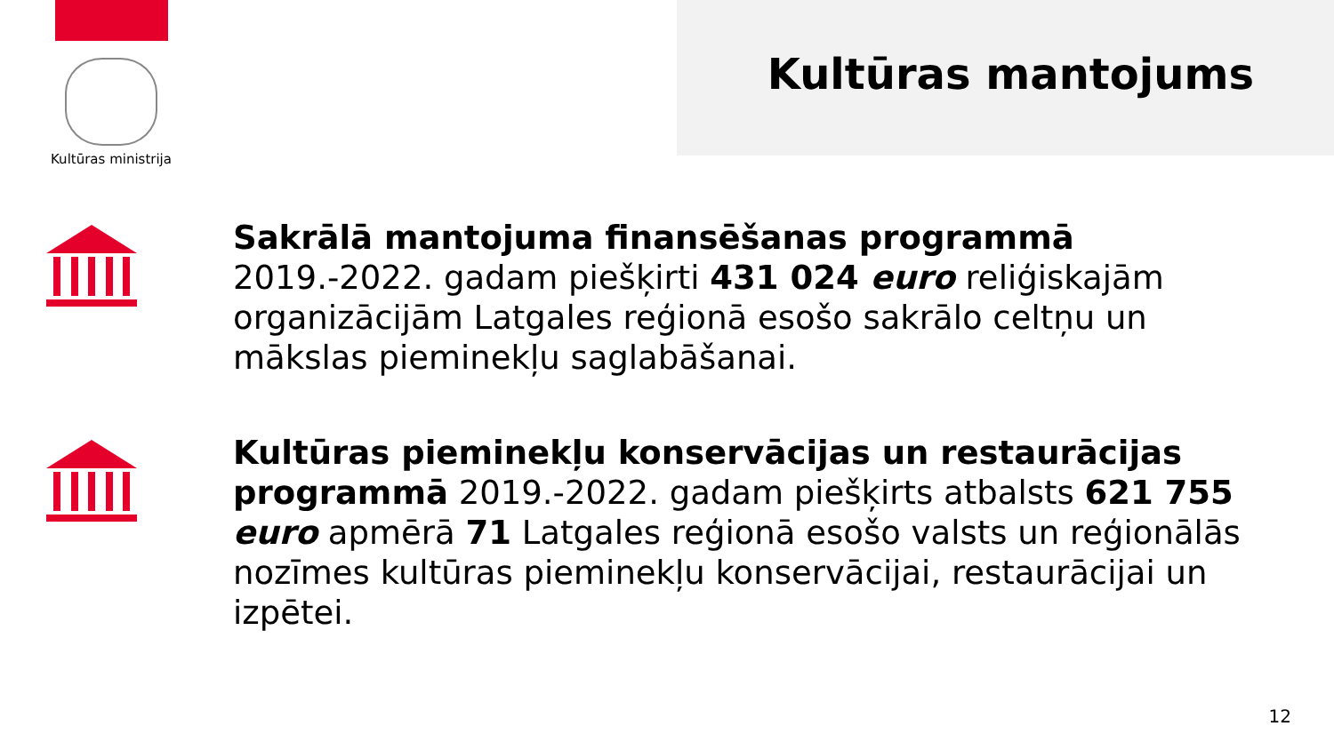Kultūras ministrija
Kultūras mantojums
Sakrālā mantojuma finansēšanas programmā 2019.-2022. gadam piešķirti 431 024 euro reliģiskajām organizācijām Latgales reģionā esošo sakrālo celtņu un mākslas pieminekļu saglabāšanai.
Kultūras pieminekļu konservācijas un restaurācijas programmā 2019.-2022. gadam piešķirts atbalsts 621 755 euro apmērā 71 Latgales reģionā esošo valsts un reģionālās nozīmes kultūras pieminekļu konservācijai, restaurācijai un izpētei.
12